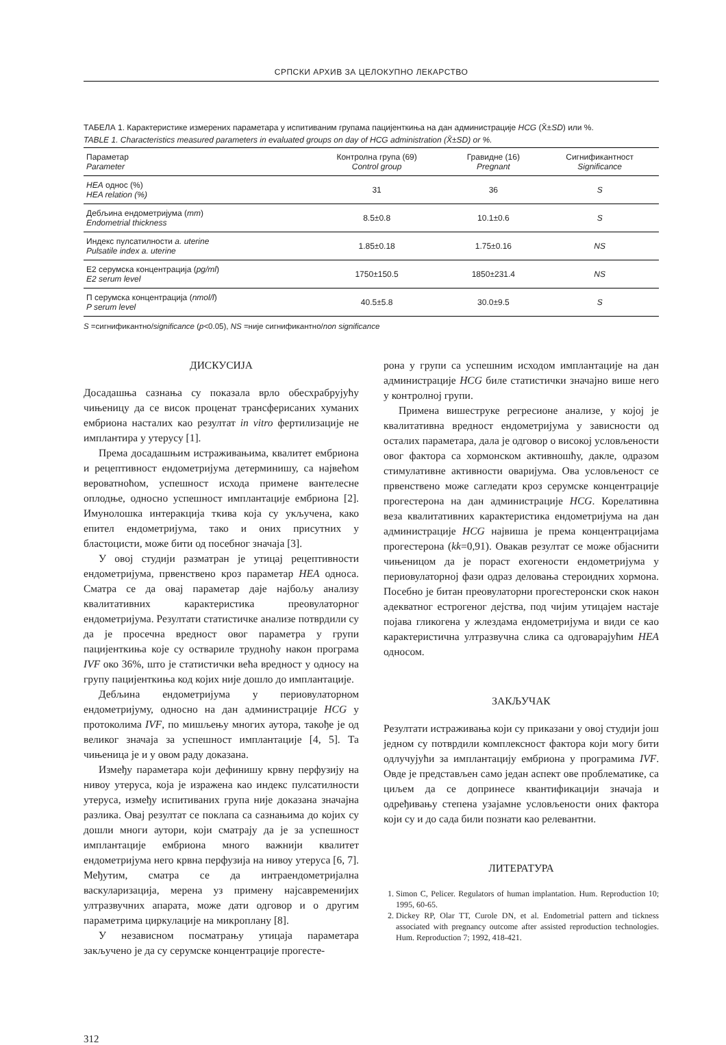СРПСКИ АРХИВ ЗА ЦЕЛОКУПНО ЛЕКАРСТВО
ТАБЕЛА 1. Карактеристике измерених параметара у испитиваним групама пацијенткиња на дан администрације HCG (X̄±SD) или %.
TABLE 1. Characteristics measured parameters in evaluated groups on day of HCG administration (X̄±SD) or %.
| Параметар Parameter | Контролна група (69) Control group | Гравидне (16) Pregnant | Сигнификантност Significance |
| --- | --- | --- | --- |
| HEA однос (%) HEA relation (%) | 31 | 36 | S |
| Дебљина ендометријума ( mm ) Endometrial thickness | 8.5±0.8 | 10.1±0.6 | S |
| Индекс пулсатилности a. uterine Pulsatile index a. uterine | 1.85±0.18 | 1.75±0.16 | NS |
| Е2 серумска концентрација ( pg/ml ) E2 serum level | 1750±150.5 | 1850±231.4 | NS |
| П серумска концентрација ( nmol/l ) P serum level | 40.5±5.8 | 30.0±9.5 | S |
S =сигнификантно/significance (p<0.05), NS =није сигнификантно/non significance
ДИСКУСИЈА
Досадашња сазнања су показала врло обесхрабрујућу чињеницу да се висок проценат трансферисаних хуманих ембриона насталих као резултат in vitro фертилизације не имплантира у утерусу [1].
Према досадашњим истраживањима, квалитет ембриона и рецептивност ендометријума детерминишу, са највећом вероватноћом, успешност исхода примене вантелесне оплодње, односно успешност имплантације ембриона [2]. Имунолошка интеракција ткива која су укључена, како епител ендометријума, тако и оних присутних у бластоцисти, може бити од посебног значаја [3].
У овој студији разматран је утицај рецептивности ендометријума, првенствено кроз параметар HEA односа. Сматра се да овај параметар даје најбољу анализу квалитативних карактеристика преовулаторног ендометријума. Резултати статистичке анализе потврдили су да је просечна вредност овог параметра у групи пацијенткиња које су оствариле трудноћу након програма IVF око 36%, што је статистички већа вредност у односу на групу пацијенткиња код којих није дошло до имплантације.
Дебљина ендометријума у периовулаторном ендометријуму, односно на дан администрације HCG у протоколима IVF, по мишљењу многих аутора, такође је од великог значаја за успешност имплантације [4, 5]. Та чињеница је и у овом раду доказана.
Између параметара који дефинишу крвну перфузију на нивоу утеруса, која је изражена као индекс пулсатилности утеруса, између испитиваних група није доказана значајна разлика. Овај резултат се поклапа са сазнањима до којих су дошли многи аутори, који сматрају да је за успешност имплантације ембриона много важнији квалитет ендометријума него крвна перфузија на нивоу утеруса [6, 7]. Међутим, сматра се да интраендометријална васкуларизација, мерена уз примену најсавременијих ултразвучних апарата, може дати одговор и о другим параметрима циркулације на микроплану [8].
У независном посматрању утицаја параметара закључено је да су серумске концентрације прогесте-
рона у групи са успешним исходом имплантације на дан администрације HCG биле статистички значајно више него у контролној групи.
Примена вишеструке регресионе анализе, у којој је квалитативна вредност ендометријума у зависности од осталих параметара, дала је одговор о високој условљености овог фактора са хормонском активношћу, дакле, одразом стимулативне активности оваријума. Ова условљеност се првенствено може сагледати кроз серумске концентрације прогестерона на дан администрације HCG. Корелативна веза квалитативних карактеристика ендометријума на дан администрације HCG највиша је према концентрацијама прогестерона (kk=0,91). Овакав резултат се може објаснити чињеницом да је пораст ехогености ендометријума у периовулаторној фази одраз деловања стероидних хормона. Посебно је битан преовулаторни прогестеронски скок након адекватног естрогеног дејства, под чијим утицајем настаје појава гликогена у жлездама ендометријума и види се као карактеристична ултразвучна слика са одговарајућим HEA односом.
ЗАКЉУЧАК
Резултати истраживања који су приказани у овој студији још једном су потврдили комплексност фактора који могу бити одлучујући за имплантацију ембриона у програмима IVF. Овде је представљен само један аспект ове проблематике, са циљем да се допринесе квантификацији значаја и одређивању степена узајамне условљености оних фактора који су и до сада били познати као релевантни.
ЛИТЕРАТУРА
1. Simon C, Pelicer. Regulators of human implantation. Hum. Reproduction 10; 1995, 60-65.
2. Dickey RP, Olar TT, Curole DN, et al. Endometrial pattern and tickness associated with pregnancy outcome after assisted reproduction technologies. Hum. Reproduction 7; 1992, 418-421.
312